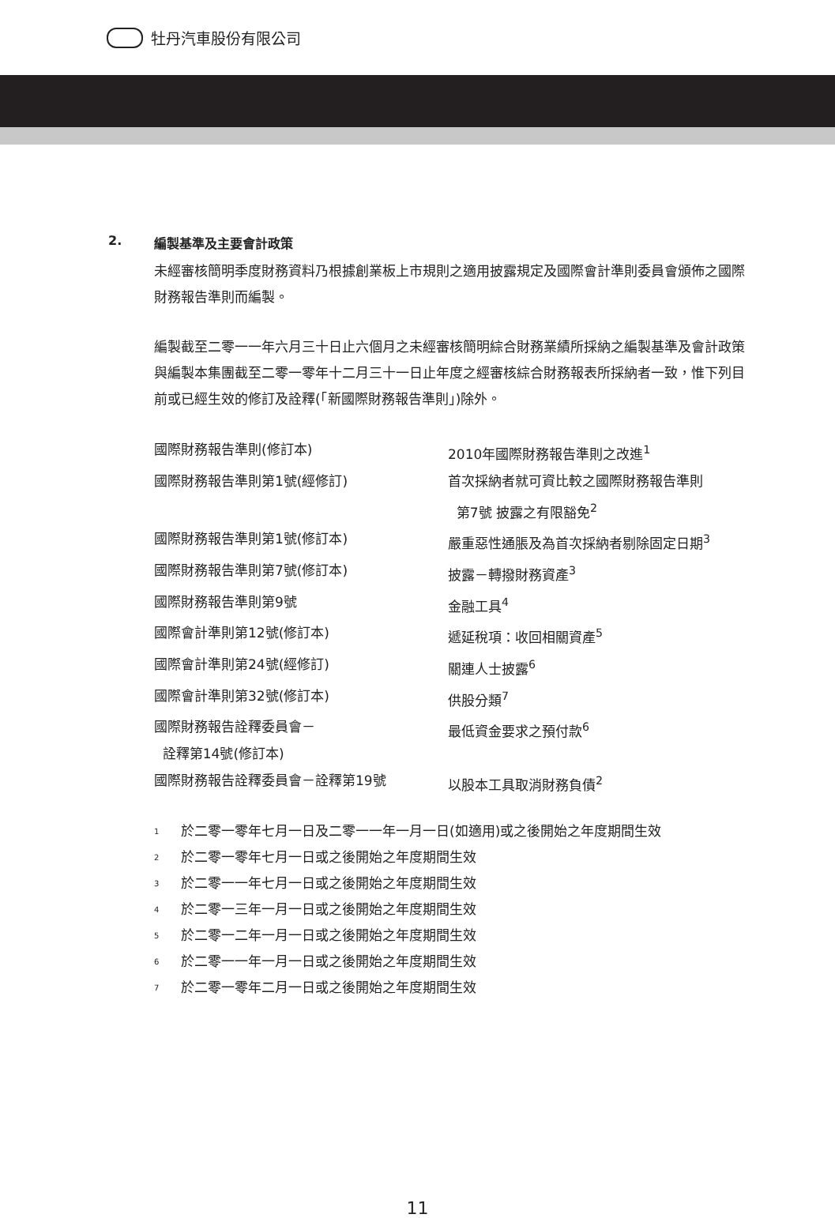牡丹汽車股份有限公司
2. 編製基準及主要會計政策
未經審核簡明季度財務資料乃根據創業板上市規則之適用披露規定及國際會計準則委員會頒佈之國際財務報告準則而編製。
編製截至二零一一年六月三十日止六個月之未經審核簡明綜合財務業績所採納之編製基準及會計政策與編製本集團截至二零一零年十二月三十一日止年度之經審核綜合財務報表所採納者一致，惟下列目前或已經生效的修訂及詮釋(「新國際財務報告準則」)除外。
| 國際財務報告準則(修訂本) | 2010年國際財務報告準則之改進<sup>1</sup> |
| 國際財務報告準則第1號(經修訂) | 首次採納者就可資比較之國際財務報告準則 第7號 披露之有限豁免<sup>2</sup> |
| 國際財務報告準則第1號(修訂本) | 嚴重惡性通脹及為首次採納者剔除固定日期<sup>3</sup> |
| 國際財務報告準則第7號(修訂本) | 披露－轉撥財務資產<sup>3</sup> |
| 國際財務報告準則第9號 | 金融工具<sup>4</sup> |
| 國際會計準則第12號(修訂本) | 遞延稅項：收回相關資產<sup>5</sup> |
| 國際會計準則第24號(經修訂) | 關連人士披露<sup>6</sup> |
| 國際會計準則第32號(修訂本) | 供股分類<sup>7</sup> |
| 國際財務報告詮釋委員會－ 詮釋第14號(修訂本) | 最低資金要求之預付款<sup>6</sup> |
| 國際財務報告詮釋委員會－詮釋第19號 | 以股本工具取消財務負債<sup>2</sup> |
1 於二零一零年七月一日及二零一一年一月一日(如適用)或之後開始之年度期間生效
2 於二零一零年七月一日或之後開始之年度期間生效
3 於二零一一年七月一日或之後開始之年度期間生效
4 於二零一三年一月一日或之後開始之年度期間生效
5 於二零一二年一月一日或之後開始之年度期間生效
6 於二零一一年一月一日或之後開始之年度期間生效
7 於二零一零年二月一日或之後開始之年度期間生效
11